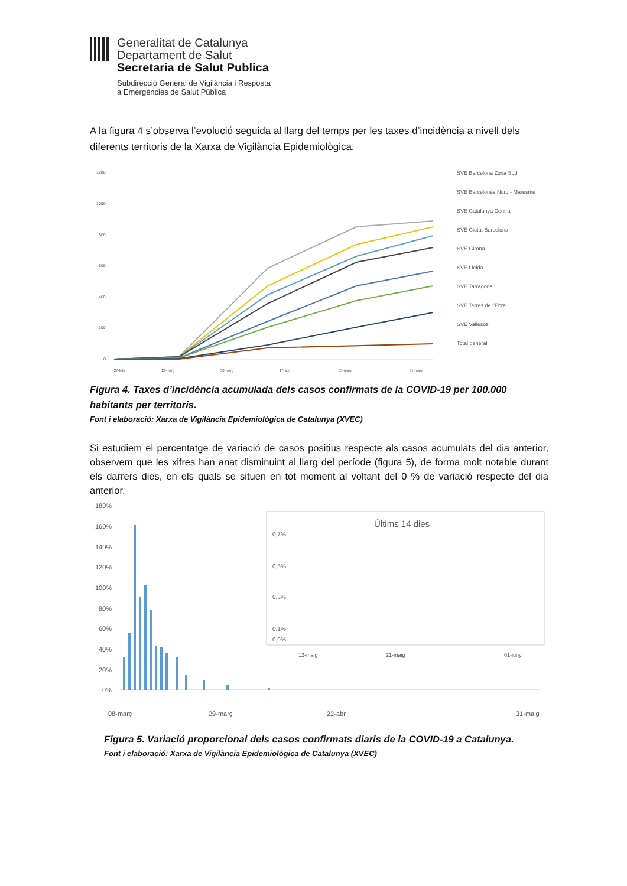Generalitat de Catalunya
Departament de Salut
Secretaria de Salut Publica
Subdirecció General de Vigilància i Resposta
a Emergències de Salut Pública
A la figura 4 s’observa l’evolució seguida al llarg del temps per les taxes d’incidència a nivell dels diferents territoris de la Xarxa de Vigilància Epidemiològica.
1200
1000
800
600
400
200
0
SVE Barcelona Zona Sud
SVE Barcelonès Nord - Maresme
SVE Catalunya Central
SVE Ciutat Barcelona
SVE Girona
SVE Lleida
SVE Tarragona
SVE Terres de l'Ebre
SVE Vallesos
Total general
27-febr
12-març
30-març
17-abr
05-maig
31-maig
Figura 4. Taxes d’incidència acumulada dels casos confirmats de la COVID-19 per 100.000 habitants per territoris.
Font i elaboració: Xarxa de Vigilància Epidemiològica de Catalunya (XVEC)
Si estudiem el percentatge de variació de casos positius respecte als casos acumulats del dia anterior, observem que les xifres han anat disminuint al llarg del període (figura 5), de forma molt notable durant els darrers dies, en els quals se situen en tot moment al voltant del 0 % de variació respecte del dia anterior.
180%
160%
140%
120%
100%
80%
60%
40%
20%
0%
Últims 14 dies
0,7%
0,5%
0,3%
0,1%
0,0%
12-maig
21-maig
01-juny
08-març
29-març
22-abr
31-maig
Figura 5. Variació proporcional dels casos confirmats diaris de la COVID-19 a Catalunya.
Font i elaboració: Xarxa de Vigilància Epidemiològica de Catalunya (XVEC)